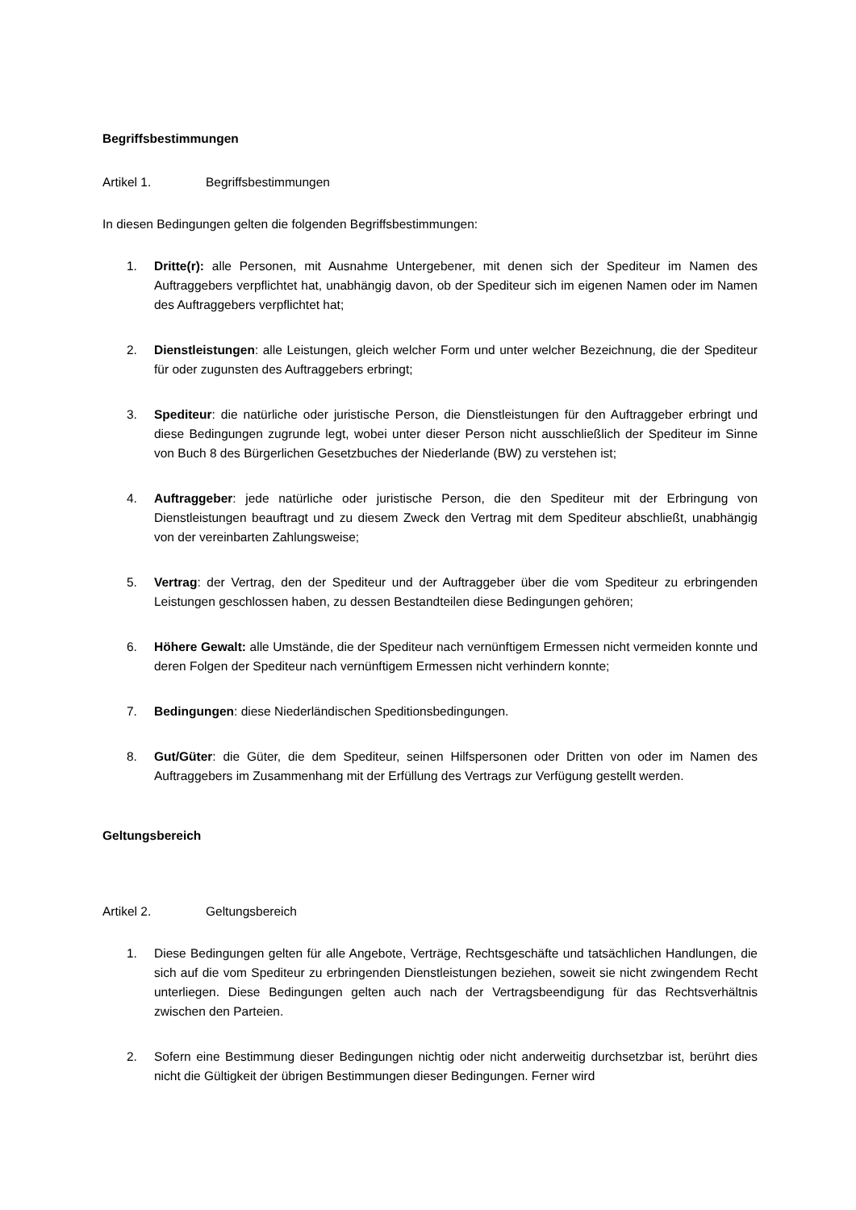Begriffsbestimmungen
Artikel 1. Begriffsbestimmungen
In diesen Bedingungen gelten die folgenden Begriffsbestimmungen:
1. Dritte(r): alle Personen, mit Ausnahme Untergebener, mit denen sich der Spediteur im Namen des Auftraggebers verpflichtet hat, unabhängig davon, ob der Spediteur sich im eigenen Namen oder im Namen des Auftraggebers verpflichtet hat;
2. Dienstleistungen: alle Leistungen, gleich welcher Form und unter welcher Bezeichnung, die der Spediteur für oder zugunsten des Auftraggebers erbringt;
3. Spediteur: die natürliche oder juristische Person, die Dienstleistungen für den Auftraggeber erbringt und diese Bedingungen zugrunde legt, wobei unter dieser Person nicht ausschließlich der Spediteur im Sinne von Buch 8 des Bürgerlichen Gesetzbuches der Niederlande (BW) zu verstehen ist;
4. Auftraggeber: jede natürliche oder juristische Person, die den Spediteur mit der Erbringung von Dienstleistungen beauftragt und zu diesem Zweck den Vertrag mit dem Spediteur abschließt, unabhängig von der vereinbarten Zahlungsweise;
5. Vertrag: der Vertrag, den der Spediteur und der Auftraggeber über die vom Spediteur zu erbringenden Leistungen geschlossen haben, zu dessen Bestandteilen diese Bedingungen gehören;
6. Höhere Gewalt: alle Umstände, die der Spediteur nach vernünftigem Ermessen nicht vermeiden konnte und deren Folgen der Spediteur nach vernünftigem Ermessen nicht verhindern konnte;
7. Bedingungen: diese Niederländischen Speditionsbedingungen.
8. Gut/Güter: die Güter, die dem Spediteur, seinen Hilfspersonen oder Dritten von oder im Namen des Auftraggebers im Zusammenhang mit der Erfüllung des Vertrags zur Verfügung gestellt werden.
Geltungsbereich
Artikel 2. Geltungsbereich
1. Diese Bedingungen gelten für alle Angebote, Verträge, Rechtsgeschäfte und tatsächlichen Handlungen, die sich auf die vom Spediteur zu erbringenden Dienstleistungen beziehen, soweit sie nicht zwingendem Recht unterliegen. Diese Bedingungen gelten auch nach der Vertragsbeendigung für das Rechtsverhältnis zwischen den Parteien.
2. Sofern eine Bestimmung dieser Bedingungen nichtig oder nicht anderweitig durchsetzbar ist, berührt dies nicht die Gültigkeit der übrigen Bestimmungen dieser Bedingungen. Ferner wird